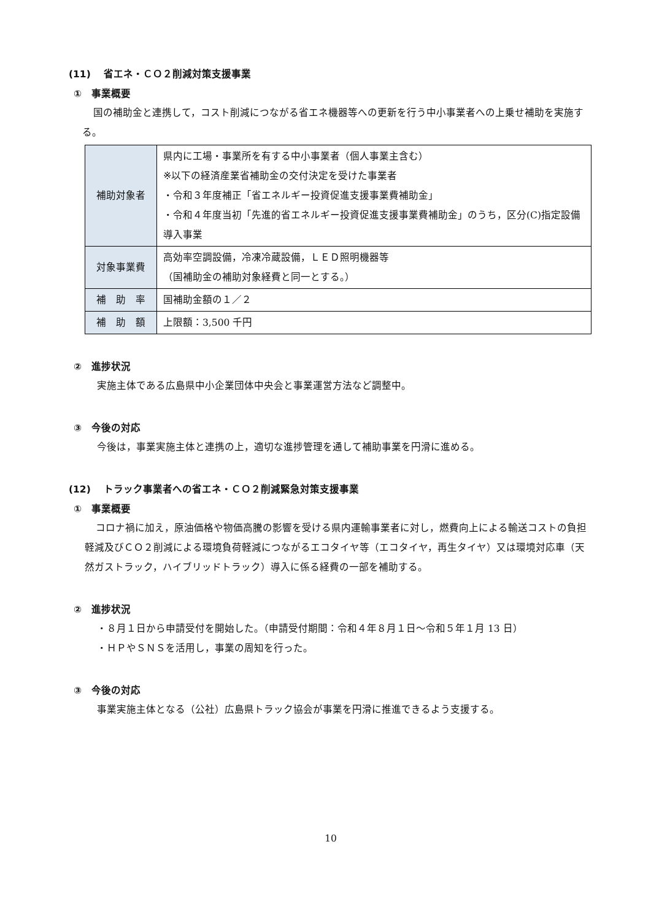(11)　 省エネ・ＣＯ２削減対策支援事業
①　事業概要
国の補助金と連携して，コスト削減につながる省エネ機器等への更新を行う中小事業者への上乗せ補助を実施する。
| 補助対象者 | 県内に工場・事業所を有する中小事業者（個人事業主含む） ※以下の経済産業省補助金の交付決定を受けた事業者 ・令和３年度補正「省エネルギー投資促進支援事業費補助金」 ・令和４年度当初「先進的省エネルギー投資促進支援事業費補助金」のうち，区分(C)指定設備導入事業 |
| 対象事業費 | 高効率空調設備，冷凍冷蔵設備，ＬＥＤ照明機器等 （国補助金の補助対象経費と同一とする。） |
| 補 助 率 | 国補助金額の１／２ |
| 補 助 額 | 上限額：3,500 千円 |
②　進捗状況
実施主体である広島県中小企業団体中央会と事業運営方法など調整中。
③　今後の対応
今後は，事業実施主体と連携の上，適切な進捗管理を通して補助事業を円滑に進める。
(12)　 トラック事業者への省エネ・ＣＯ２削減緊急対策支援事業
①　事業概要
コロナ禍に加え，原油価格や物価高騰の影響を受ける県内運輸事業者に対し，燃費向上による輸送コストの負担軽減及びＣＯ２削減による環境負荷軽減につながるエコタイヤ等（エコタイヤ，再生タイヤ）又は環境対応車（天然ガストラック，ハイブリッドトラック）導入に係る経費の一部を補助する。
②　進捗状況
・８月１日から申請受付を開始した。（申請受付期間：令和４年８月１日～令和５年１月 13 日）
・ＨＰやＳＮＳを活用し，事業の周知を行った。
③　今後の対応
事業実施主体となる（公社）広島県トラック協会が事業を円滑に推進できるよう支援する。
10